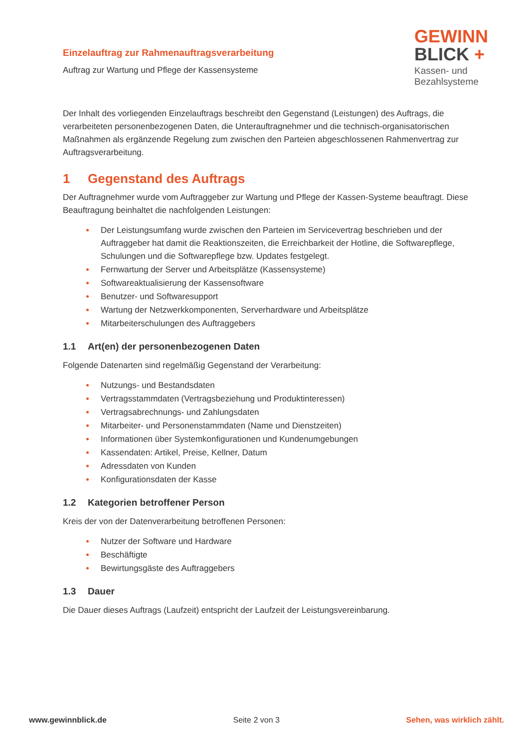Einzelauftrag zur Rahmenauftragsverarbeitung
Auftrag zur Wartung und Pflege der Kassensysteme
GEWINN
BLICK +
Kassen- und
Bezahlsysteme
Der Inhalt des vorliegenden Einzelauftrags beschreibt den Gegenstand (Leistungen) des Auftrags, die verarbeiteten personenbezogenen Daten, die Unterauftragnehmer und die technisch-organisatorischen Maßnahmen als ergänzende Regelung zum zwischen den Parteien abgeschlossenen Rahmenvertrag zur Auftragsverarbeitung.
1 Gegenstand des Auftrags
Der Auftragnehmer wurde vom Auftraggeber zur Wartung und Pflege der Kassen-Systeme beauftragt. Diese Beauftragung beinhaltet die nachfolgenden Leistungen:
Der Leistungsumfang wurde zwischen den Parteien im Servicevertrag beschrieben und der Auftraggeber hat damit die Reaktionszeiten, die Erreichbarkeit der Hotline, die Softwarepflege, Schulungen und die Softwarepflege bzw. Updates festgelegt.
Fernwartung der Server und Arbeitsplätze (Kassensysteme)
Softwareaktualisierung der Kassensoftware
Benutzer- und Softwaresupport
Wartung der Netzwerkkomponenten, Serverhardware und Arbeitsplätze
Mitarbeiterschulungen des Auftraggebers
1.1 Art(en) der personenbezogenen Daten
Folgende Datenarten sind regelmäßig Gegenstand der Verarbeitung:
Nutzungs- und Bestandsdaten
Vertragsstammdaten (Vertragsbeziehung und Produktinteressen)
Vertragsabrechnungs- und Zahlungsdaten
Mitarbeiter- und Personenstammdaten (Name und Dienstzeiten)
Informationen über Systemkonfigurationen und Kundenumgebungen
Kassendaten: Artikel, Preise, Kellner, Datum
Adressdaten von Kunden
Konfigurationsdaten der Kasse
1.2 Kategorien betroffener Person
Kreis der von der Datenverarbeitung betroffenen Personen:
Nutzer der Software und Hardware
Beschäftigte
Bewirtungsgäste des Auftraggebers
1.3 Dauer
Die Dauer dieses Auftrags (Laufzeit) entspricht der Laufzeit der Leistungsvereinbarung.
www.gewinnblick.de Seite 2 von 3 Sehen, was wirklich zählt.